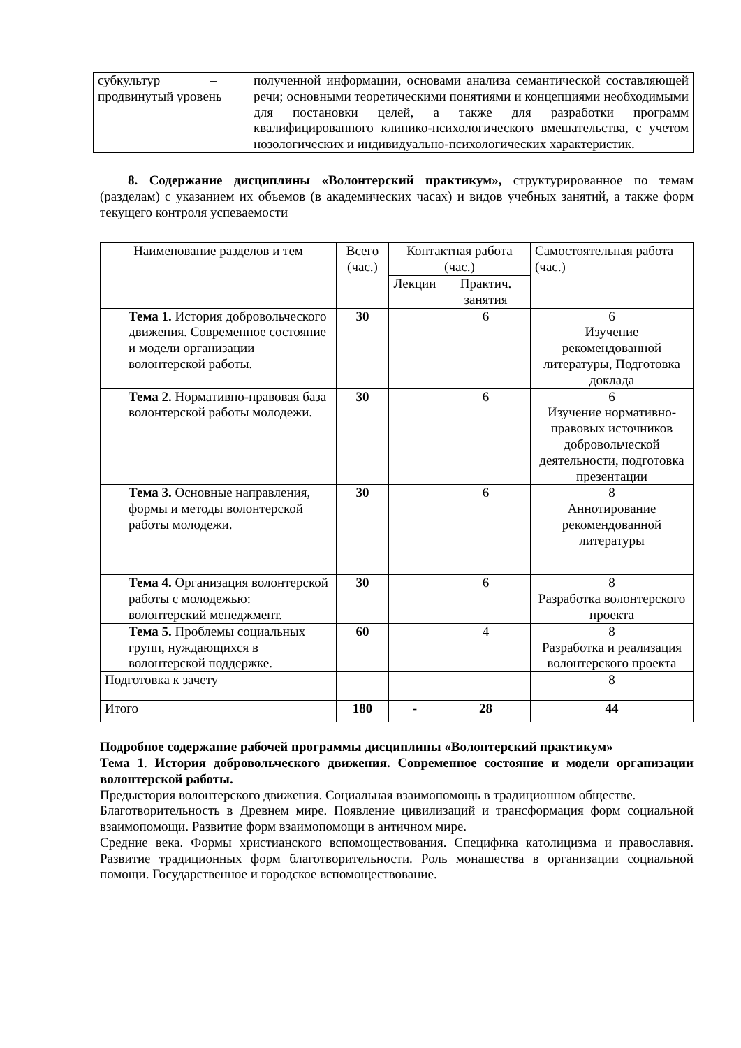| субкультур – продвинутый уровень | полученной информации, основами анализа семантической составляющей речи; основными теоретическими понятиями и концепциями необходимыми для постановки целей, а также для разработки программ квалифицированного клинико-психологического вмешательства, с учетом нозологических и индивидуально-психологических характеристик. |
8. Содержание дисциплины «Волонтерский практикум», структурированное по темам (разделам) с указанием их объемов (в академических часах) и видов учебных занятий, а также форм текущего контроля успеваемости
| Наименование разделов и тем | Всего (час.) | Контактная работа (час.) | | Самостоятельная работа (час.) |
| --- | --- | --- | --- | --- |
| | | Лекции | Практич. занятия | |
| Тема 1. История добровольческого движения. Современное состояние и модели организации волонтерской работы. | 30 | | 6 | 6 Изучение рекомендованной литературы, Подготовка доклада |
| Тема 2. Нормативно-правовая база волонтерской работы молодежи. | 30 | | 6 | 6 Изучение нормативно-правовых источников добровольческой деятельности, подготовка презентации |
| Тема 3. Основные направления, формы и методы волонтерской работы молодежи. | 30 | | 6 | 8 Аннотирование рекомендованной литературы |
| Тема 4. Организация волонтерской работы с молодежью: волонтерский менеджмент. | 30 | | 6 | 8 Разработка волонтерского проекта |
| Тема 5. Проблемы социальных групп, нуждающихся в волонтерской поддержке. | 60 | | 4 | 8 Разработка и реализация волонтерского проекта |
| Подготовка к зачету | | | | 8 |
| Итого | 180 | - | 28 | 44 |
Подробное содержание рабочей программы дисциплины «Волонтерский практикум»
Тема 1. История добровольческого движения. Современное состояние и модели организации волонтерской работы.
Предыстория волонтерского движения. Социальная взаимопомощь в традиционном обществе.
Благотворительность в Древнем мире. Появление цивилизаций и трансформация форм социальной взаимопомощи. Развитие форм взаимопомощи в античном мире.
Средние века. Формы христианского вспомоществования. Специфика католицизма и православия. Развитие традиционных форм благотворительности. Роль монашества в организации социальной помощи. Государственное и городское вспомоществование.